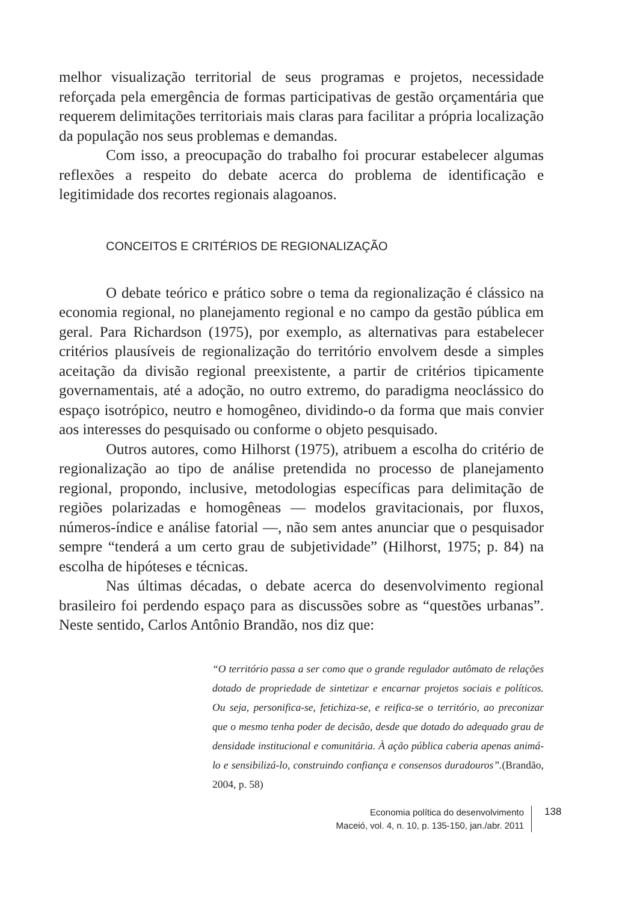melhor visualização territorial de seus programas e projetos, necessidade reforçada pela emergência de formas participativas de gestão orçamentária que requerem delimitações territoriais mais claras para facilitar a própria localização da população nos seus problemas e demandas.
Com isso, a preocupação do trabalho foi procurar estabelecer algumas reflexões a respeito do debate acerca do problema de identificação e legitimidade dos recortes regionais alagoanos.
CONCEITOS E CRITÉRIOS DE REGIONALIZAÇÃO
O debate teórico e prático sobre o tema da regionalização é clássico na economia regional, no planejamento regional e no campo da gestão pública em geral. Para Richardson (1975), por exemplo, as alternativas para estabelecer critérios plausíveis de regionalização do território envolvem desde a simples aceitação da divisão regional preexistente, a partir de critérios tipicamente governamentais, até a adoção, no outro extremo, do paradigma neoclássico do espaço isotrópico, neutro e homogêneo, dividindo-o da forma que mais convier aos interesses do pesquisado ou conforme o objeto pesquisado.
Outros autores, como Hilhorst (1975), atribuem a escolha do critério de regionalização ao tipo de análise pretendida no processo de planejamento regional, propondo, inclusive, metodologias específicas para delimitação de regiões polarizadas e homogêneas — modelos gravitacionais, por fluxos, números-índice e análise fatorial —, não sem antes anunciar que o pesquisador sempre “tenderá a um certo grau de subjetividade” (Hilhorst, 1975; p. 84) na escolha de hipóteses e técnicas.
Nas últimas décadas, o debate acerca do desenvolvimento regional brasileiro foi perdendo espaço para as discussões sobre as “questões urbanas”. Neste sentido, Carlos Antônio Brandão, nos diz que:
“O território passa a ser como que o grande regulador autômato de relações dotado de propriedade de sintetizar e encarnar projetos sociais e políticos. Ou seja, personifica-se, fetichiza-se, e reifica-se o território, ao preconizar que o mesmo tenha poder de decisão, desde que dotado do adequado grau de densidade institucional e comunitária. À ação pública caberia apenas animá-lo e sensibilizá-lo, construindo confiança e consensos duradouros”.(Brandão, 2004, p. 58)
Economia política do desenvolvimento
Maceió, vol. 4, n. 10, p. 135-150, jan./abr. 2011
138